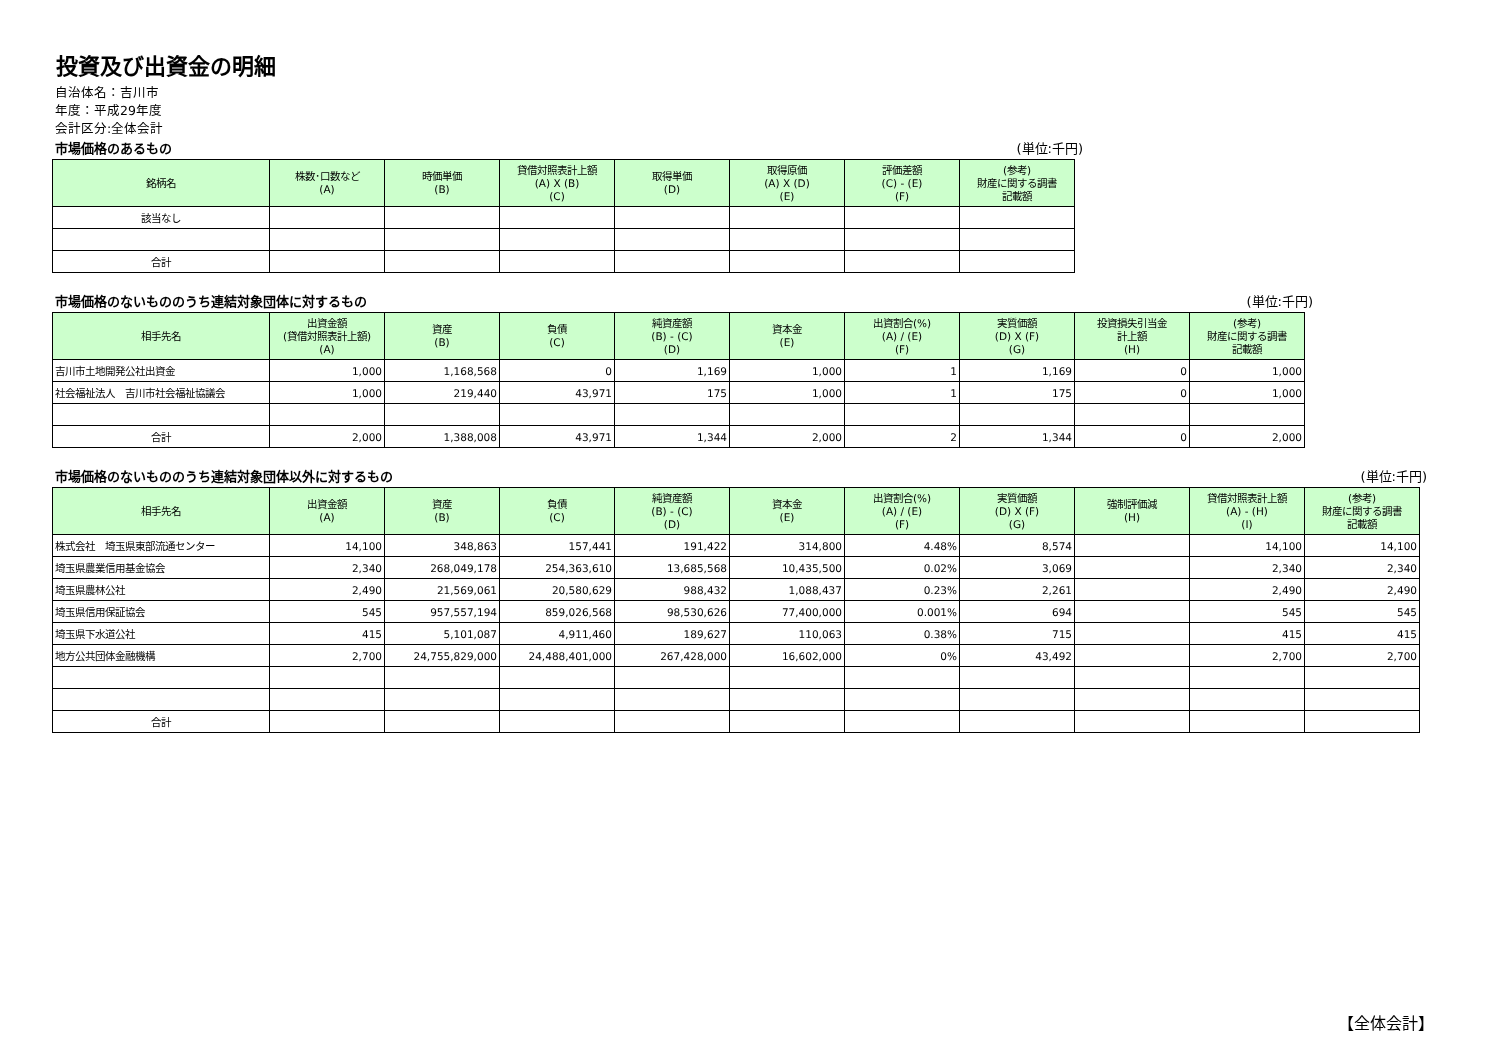投資及び出資金の明細
自治体名：吉川市
年度：平成29年度
会計区分:全体会計
市場価格のあるもの (単位:千円)
| 銘柄名 | 株数･口数など (A) | 時価単価 (B) | 貸借対照表計上額 (A) X (B) (C) | 取得単価 (D) | 取得原価 (A) X (D) (E) | 評価差額 (C) - (E) (F) | (参考) 財産に関する調書 記載額 |
| --- | --- | --- | --- | --- | --- | --- | --- |
| 該当なし | | | | | | | |
| 合計 | | | | | | | |
市場価格のないもののうち連結対象団体に対するもの (単位:千円)
| 相手先名 | 出資金額 (貸借対照表計上額) (A) | 資産 (B) | 負債 (C) | 純資産額 (B) - (C) (D) | 資本金 (E) | 出資割合(%) (A) / (E) (F) | 実質価額 (D) X (F) (G) | 投資損失引当金 計上額 (H) | (参考) 財産に関する調書 記載額 |
| --- | --- | --- | --- | --- | --- | --- | --- | --- | --- |
| 吉川市土地開発公社出資金 | 1,000 | 1,168,568 | 0 | 1,169 | 1,000 | 1 | 1,169 | 0 | 1,000 |
| 社会福祉法人 吉川市社会福祉協議会 | 1,000 | 219,440 | 43,971 | 175 | 1,000 | 1 | 175 | 0 | 1,000 |
| 合計 | 2,000 | 1,388,008 | 43,971 | 1,344 | 2,000 | 2 | 1,344 | 0 | 2,000 |
市場価格のないもののうち連結対象団体以外に対するもの (単位:千円)
| 相手先名 | 出資金額 (A) | 資産 (B) | 負債 (C) | 純資産額 (B) - (C) (D) | 資本金 (E) | 出資割合(%) (A) / (E) (F) | 実質価額 (D) X (F) (G) | 強制評価減 (H) | 貸借対照表計上額 (A) - (H) (I) | (参考) 財産に関する調書 記載額 |
| --- | --- | --- | --- | --- | --- | --- | --- | --- | --- | --- |
| 株式会社 埼玉県東部流通センター | 14,100 | 348,863 | 157,441 | 191,422 | 314,800 | 4.48% | 8,574 | | 14,100 | 14,100 |
| 埼玉県農業信用基金協会 | 2,340 | 268,049,178 | 254,363,610 | 13,685,568 | 10,435,500 | 0.02% | 3,069 | | 2,340 | 2,340 |
| 埼玉県農林公社 | 2,490 | 21,569,061 | 20,580,629 | 988,432 | 1,088,437 | 0.23% | 2,261 | | 2,490 | 2,490 |
| 埼玉県信用保証協会 | 545 | 957,557,194 | 859,026,568 | 98,530,626 | 77,400,000 | 0.001% | 694 | | 545 | 545 |
| 埼玉県下水道公社 | 415 | 5,101,087 | 4,911,460 | 189,627 | 110,063 | 0.38% | 715 | | 415 | 415 |
| 地方公共団体金融機構 | 2,700 | 24,755,829,000 | 24,488,401,000 | 267,428,000 | 16,602,000 | 0% | 43,492 | | 2,700 | 2,700 |
| 合計 | | | | | | | | | | |
【全体会計】